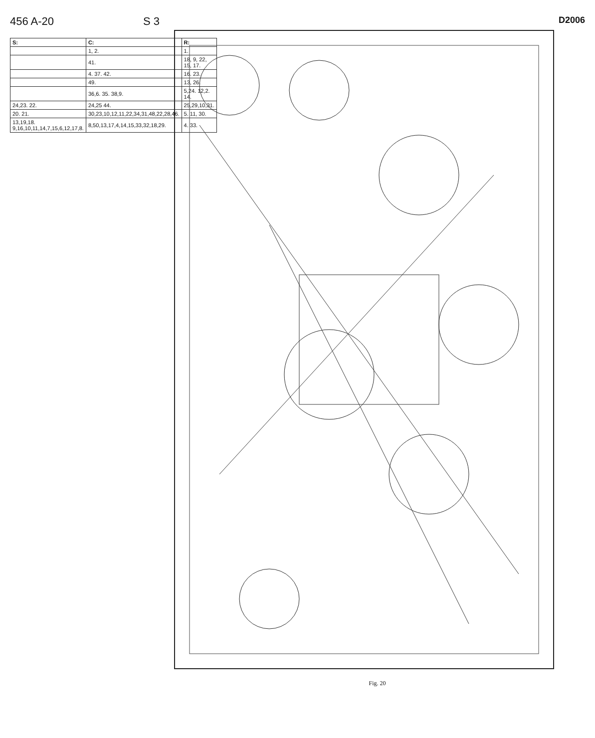456 A-20 S 3
| S: | C: | R: |
| --- | --- | --- |
| | 1, 2. | 1. |
| | 41. | 18, 9, 22, 15, 17. |
| | 4. 37. 42. | 16. 23. |
| | 49. | 13, 26. |
| | 36,6. 35. 38,9. | 5,24. 12,2. 14. |
| 24,23. 22. | 24,25 44. | 25,29,10,31. |
| 20. 21. | 30,23,10,12,11,22,34,31,48,22,28,46. | 5. 11, 30. |
| 13,19,18. 9,16,10,11,14,7,15,6,12,17,8. | 8,50,13,17,4,14,15,33,32,18,29. | 4. 33. |
D2006
Fig. 20